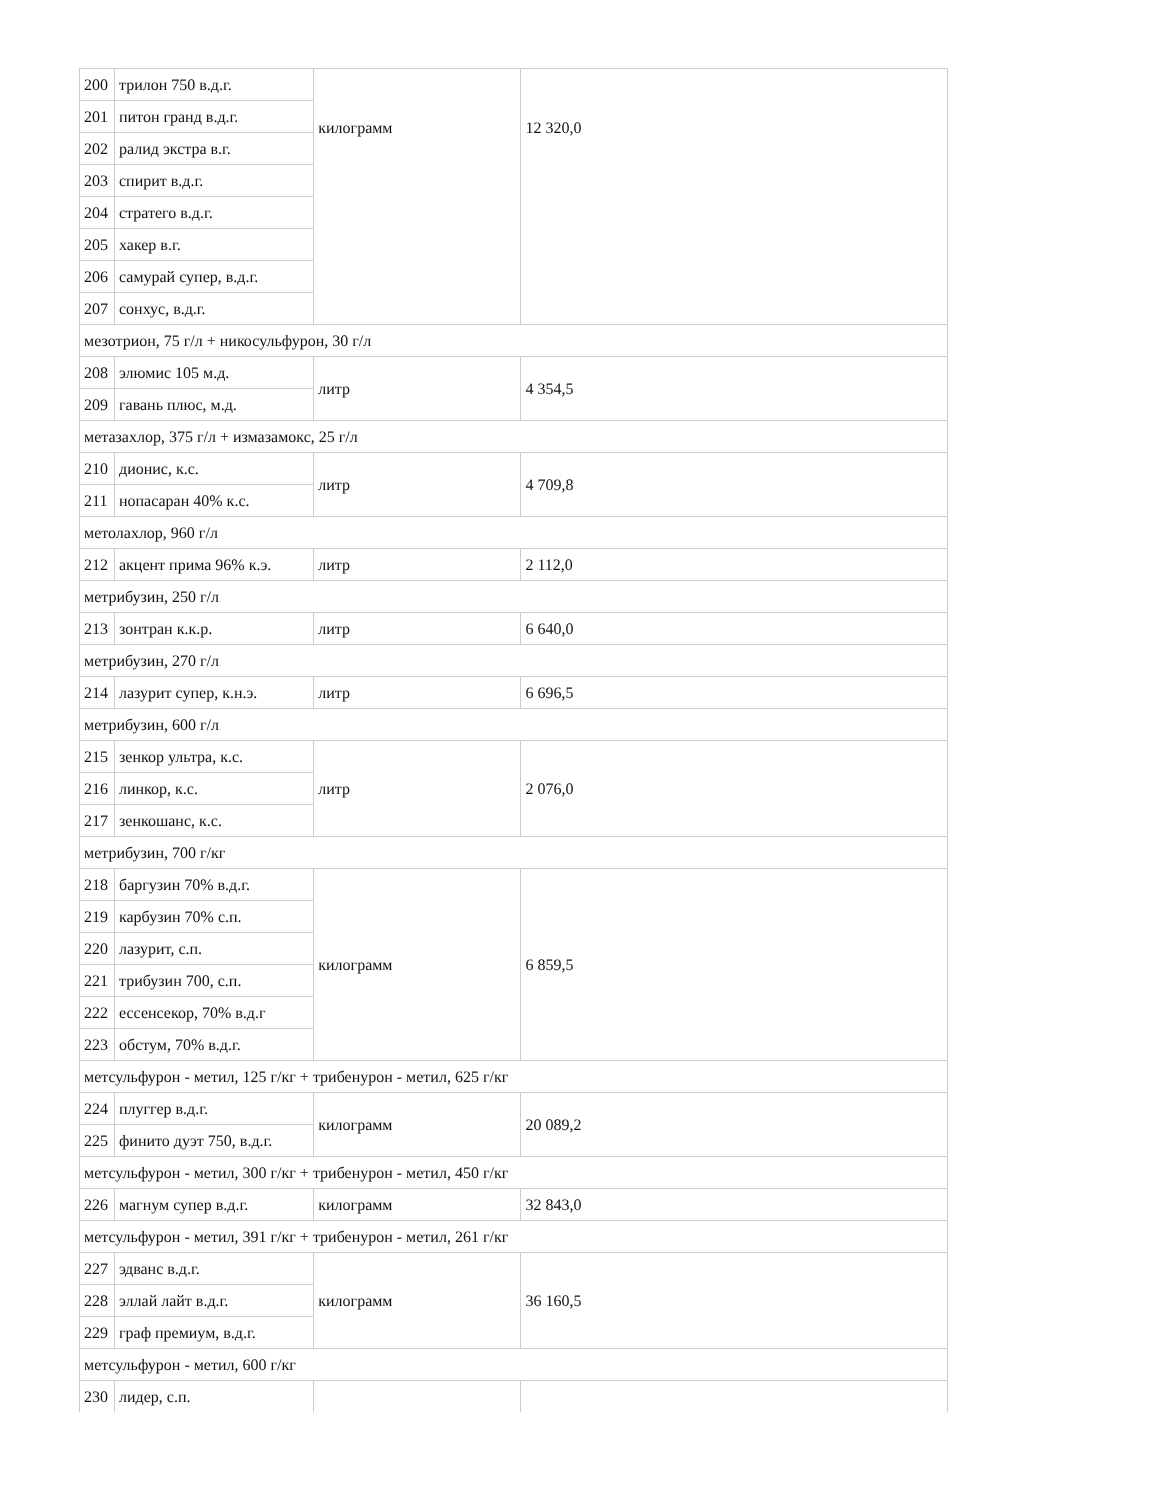| 200 | трилон 750 в.д.г. | килограмм | 12 320,0 |
| 201 | питон гранд в.д.г. | | |
| 202 | ралид экстра в.г. | | |
| 203 | спирит в.д.г. | | |
| 204 | стратего в.д.г. | | |
| 205 | хакер в.г. | | |
| 206 | самурай супер, в.д.г. | | |
| 207 | сонхус, в.д.г. | | |
| мезотрион, 75 г/л + никосульфурон, 30 г/л | | | |
| 208 | элюмис 105 м.д. | литр | 4 354,5 |
| 209 | гавань плюс, м.д. | | |
| метазахлор, 375 г/л + измазамокс, 25 г/л | | | |
| 210 | дионис, к.с. | литр | 4 709,8 |
| 211 | нопасаран 40% к.с. | | |
| метолахлор, 960 г/л | | | |
| 212 | акцент прима 96% к.э. | литр | 2 112,0 |
| метрибузин, 250 г/л | | | |
| 213 | зонтран к.к.р. | литр | 6 640,0 |
| метрибузин, 270 г/л | | | |
| 214 | лазурит супер, к.н.э. | литр | 6 696,5 |
| метрибузин, 600 г/л | | | |
| 215 | зенкор ультра, к.с. | литр | 2 076,0 |
| 216 | линкор, к.с. | | |
| 217 | зенкошанс, к.с. | | |
| метрибузин, 700 г/кг | | | |
| 218 | баргузин 70% в.д.г. | килограмм | 6 859,5 |
| 219 | карбузин 70% с.п. | | |
| 220 | лазурит, с.п. | | |
| 221 | трибузин 700, с.п. | | |
| 222 | ессенсекор, 70% в.д.г | | |
| 223 | обстум, 70% в.д.г. | | |
| метсульфурон - метил, 125 г/кг + трибенурон - метил, 625 г/кг | | | |
| 224 | плуггер в.д.г. | килограмм | 20 089,2 |
| 225 | финито дуэт 750, в.д.г. | | |
| метсульфурон - метил, 300 г/кг + трибенурон - метил, 450 г/кг | | | |
| 226 | магнум супер в.д.г. | килограмм | 32 843,0 |
| метсульфурон - метил, 391 г/кг + трибенурон - метил, 261 г/кг | | | |
| 227 | эдванс в.д.г. | килограмм | 36 160,5 |
| 228 | эллай лайт в.д.г. | | |
| 229 | граф премиум, в.д.г. | | |
| метсульфурон - метил, 600 г/кг | | | |
| 230 | лидер, с.п. | | |